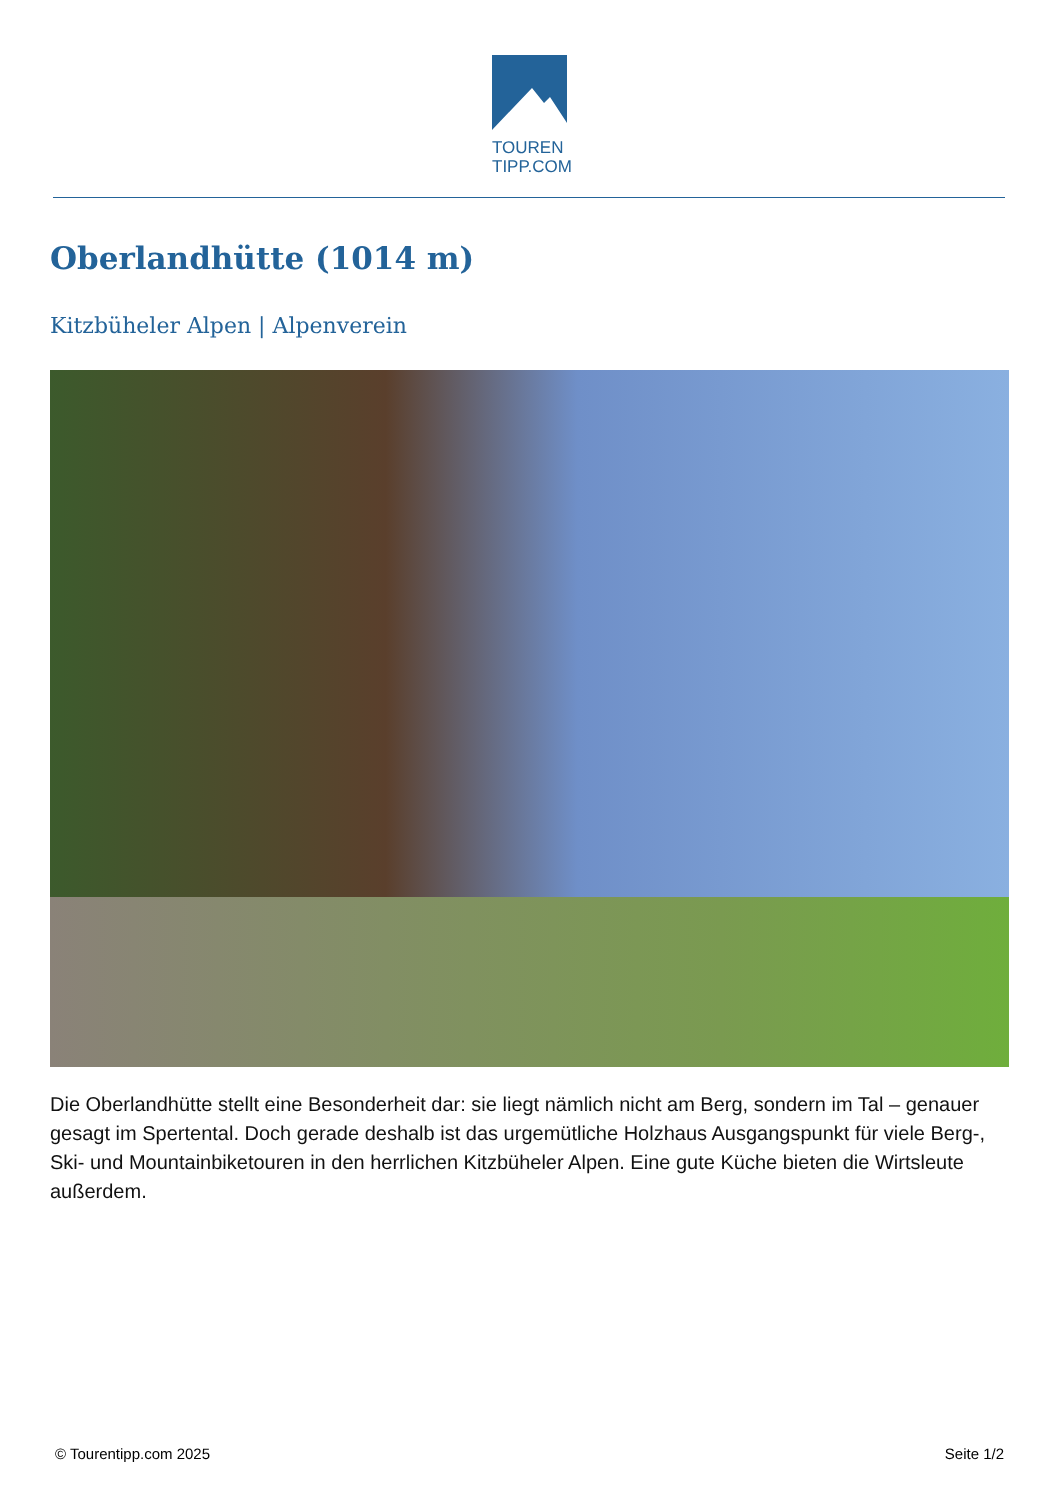TOUREN
TIPP.COM
Oberlandhütte (1014 m)
Kitzbüheler Alpen | Alpenverein
Die Oberlandhütte stellt eine Besonderheit dar: sie liegt nämlich nicht am Berg, sondern im Tal – genauer gesagt im Spertental. Doch gerade deshalb ist das urgemütliche Holzhaus Ausgangspunkt für viele Berg-, Ski- und Mountainbiketouren in den herrlichen Kitzbüheler Alpen. Eine gute Küche bieten die Wirtsleute außerdem.
© Tourentipp.com 2025 Seite 1/2